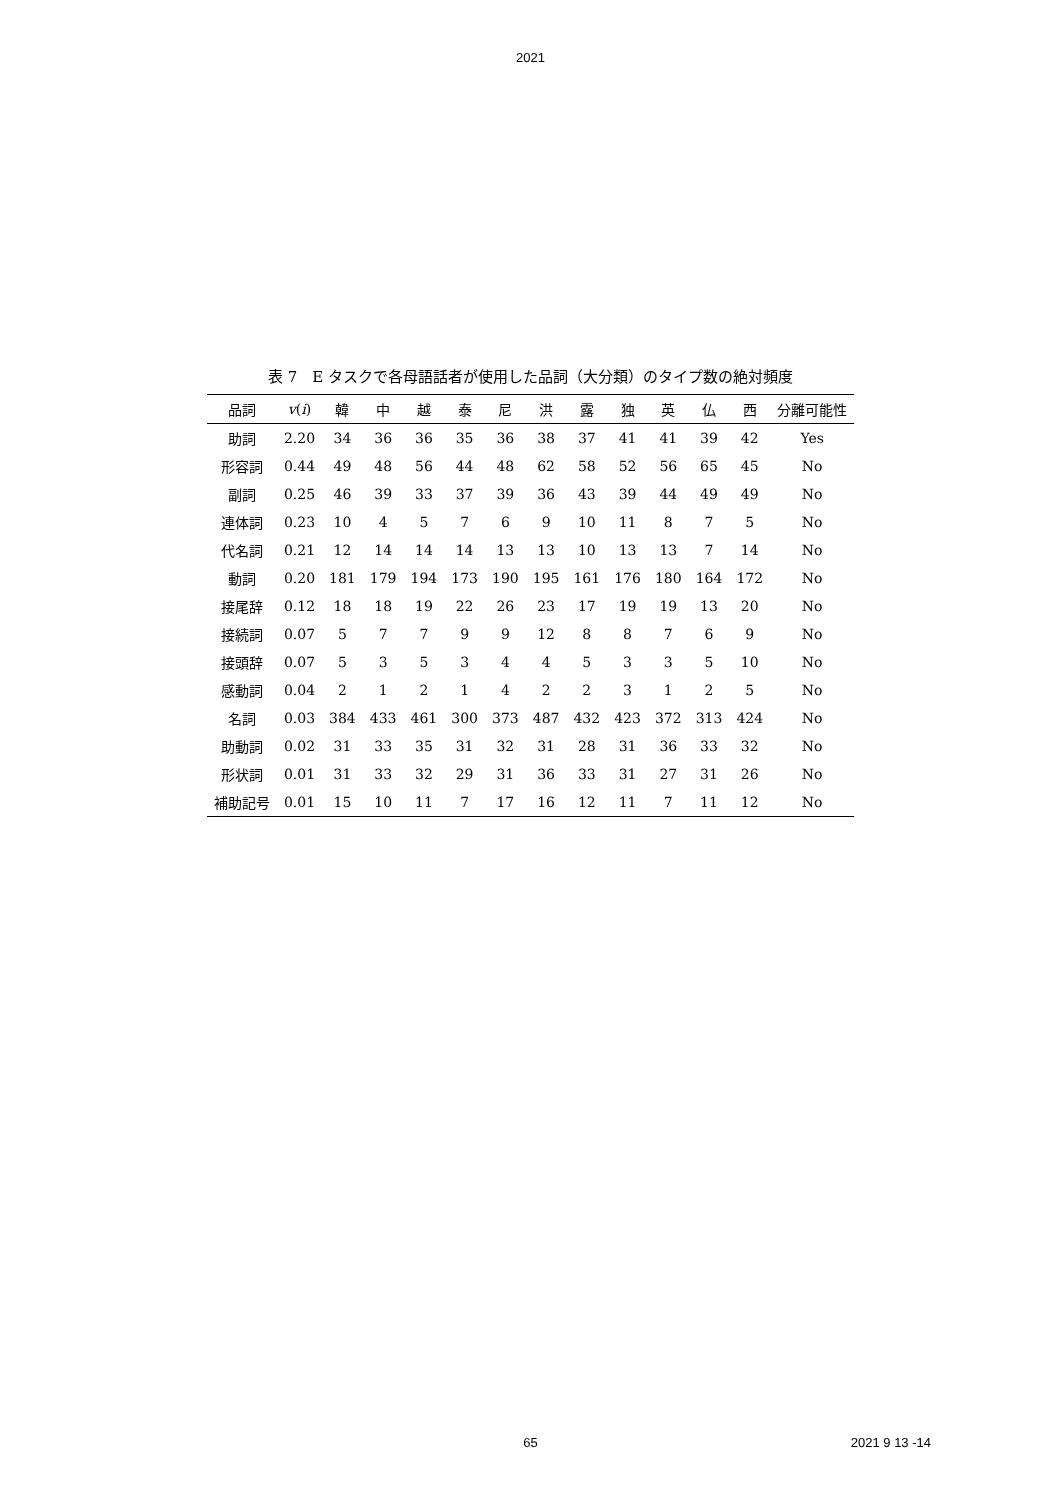2021
表 7　E タスクで各母語話者が使用した品詞（大分類）のタイプ数の絶対頻度
| 品詞 | v ( i ) | 韓 | 中 | 越 | 泰 | 尼 | 洪 | 露 | 独 | 英 | 仏 | 西 | 分離可能性 |
| --- | --- | --- | --- | --- | --- | --- | --- | --- | --- | --- | --- | --- | --- |
| 助詞 | 2.20 | 34 | 36 | 36 | 35 | 36 | 38 | 37 | 41 | 41 | 39 | 42 | Yes |
| 形容詞 | 0.44 | 49 | 48 | 56 | 44 | 48 | 62 | 58 | 52 | 56 | 65 | 45 | No |
| 副詞 | 0.25 | 46 | 39 | 33 | 37 | 39 | 36 | 43 | 39 | 44 | 49 | 49 | No |
| 連体詞 | 0.23 | 10 | 4 | 5 | 7 | 6 | 9 | 10 | 11 | 8 | 7 | 5 | No |
| 代名詞 | 0.21 | 12 | 14 | 14 | 14 | 13 | 13 | 10 | 13 | 13 | 7 | 14 | No |
| 動詞 | 0.20 | 181 | 179 | 194 | 173 | 190 | 195 | 161 | 176 | 180 | 164 | 172 | No |
| 接尾辞 | 0.12 | 18 | 18 | 19 | 22 | 26 | 23 | 17 | 19 | 19 | 13 | 20 | No |
| 接続詞 | 0.07 | 5 | 7 | 7 | 9 | 9 | 12 | 8 | 8 | 7 | 6 | 9 | No |
| 接頭辞 | 0.07 | 5 | 3 | 5 | 3 | 4 | 4 | 5 | 3 | 3 | 5 | 10 | No |
| 感動詞 | 0.04 | 2 | 1 | 2 | 1 | 4 | 2 | 2 | 3 | 1 | 2 | 5 | No |
| 名詞 | 0.03 | 384 | 433 | 461 | 300 | 373 | 487 | 432 | 423 | 372 | 313 | 424 | No |
| 助動詞 | 0.02 | 31 | 33 | 35 | 31 | 32 | 31 | 28 | 31 | 36 | 33 | 32 | No |
| 形状詞 | 0.01 | 31 | 33 | 32 | 29 | 31 | 36 | 33 | 31 | 27 | 31 | 26 | No |
| 補助記号 | 0.01 | 15 | 10 | 11 | 7 | 17 | 16 | 12 | 11 | 7 | 11 | 12 | No |
65
2021 9 13 -14